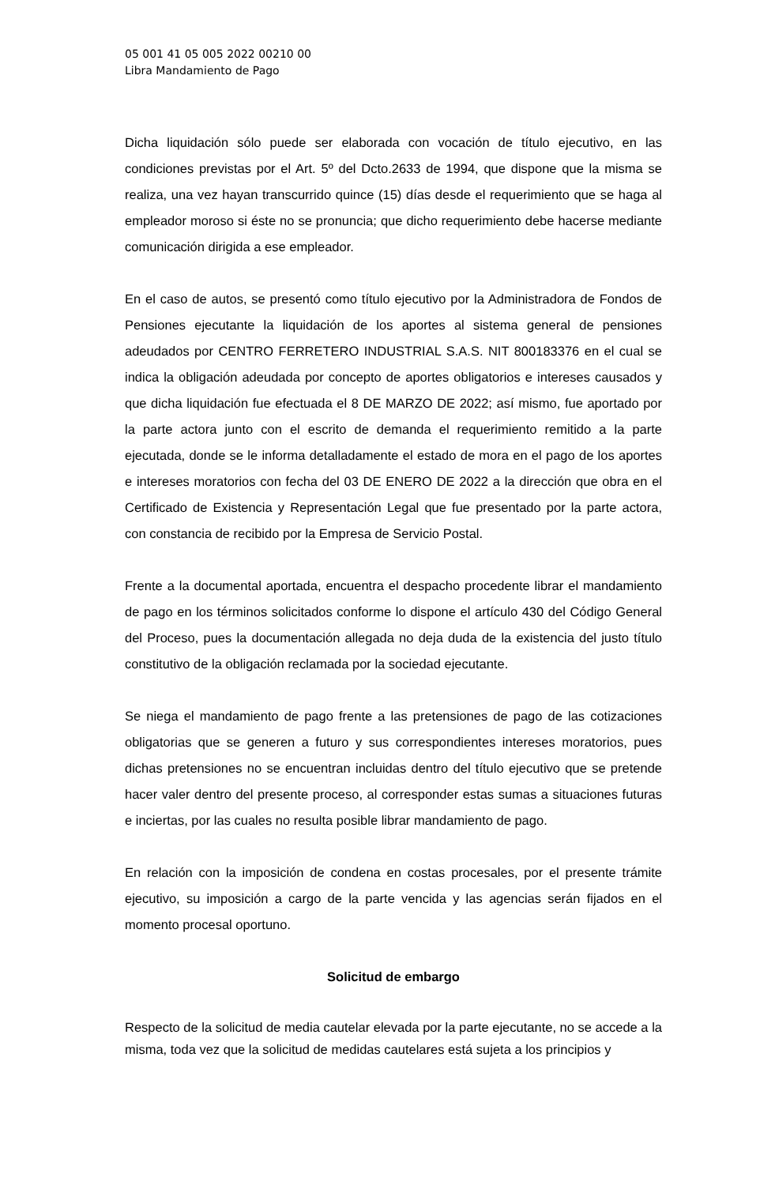05 001 41 05 005 2022 00210 00
Libra Mandamiento de Pago
Dicha liquidación sólo puede ser elaborada con vocación de título ejecutivo, en las condiciones previstas por el Art. 5º del Dcto.2633 de 1994, que dispone que la misma se realiza, una vez hayan transcurrido quince (15) días desde el requerimiento que se haga al empleador moroso si éste no se pronuncia; que dicho requerimiento debe hacerse mediante comunicación dirigida a ese empleador.
En el caso de autos, se presentó como título ejecutivo por la Administradora de Fondos de Pensiones ejecutante la liquidación de los aportes al sistema general de pensiones adeudados por CENTRO FERRETERO INDUSTRIAL S.A.S. NIT 800183376 en el cual se indica la obligación adeudada por concepto de aportes obligatorios e intereses causados y que dicha liquidación fue efectuada el 8 DE MARZO DE 2022; así mismo, fue aportado por la parte actora junto con el escrito de demanda el requerimiento remitido a la parte ejecutada, donde se le informa detalladamente el estado de mora en el pago de los aportes e intereses moratorios con fecha del 03 DE ENERO DE 2022 a la dirección que obra en el Certificado de Existencia y Representación Legal que fue presentado por la parte actora, con constancia de recibido por la Empresa de Servicio Postal.
Frente a la documental aportada, encuentra el despacho procedente librar el mandamiento de pago en los términos solicitados conforme lo dispone el artículo 430 del Código General del Proceso, pues la documentación allegada no deja duda de la existencia del justo título constitutivo de la obligación reclamada por la sociedad ejecutante.
Se niega el mandamiento de pago frente a las pretensiones de pago de las cotizaciones obligatorias que se generen a futuro y sus correspondientes intereses moratorios, pues dichas pretensiones no se encuentran incluidas dentro del título ejecutivo que se pretende hacer valer dentro del presente proceso, al corresponder estas sumas a situaciones futuras e inciertas, por las cuales no resulta posible librar mandamiento de pago.
En relación con la imposición de condena en costas procesales, por el presente trámite ejecutivo, su imposición a cargo de la parte vencida y las agencias serán fijados en el momento procesal oportuno.
Solicitud de embargo
Respecto de la solicitud de media cautelar elevada por la parte ejecutante, no se accede a la misma, toda vez que la solicitud de medidas cautelares está sujeta a los principios y